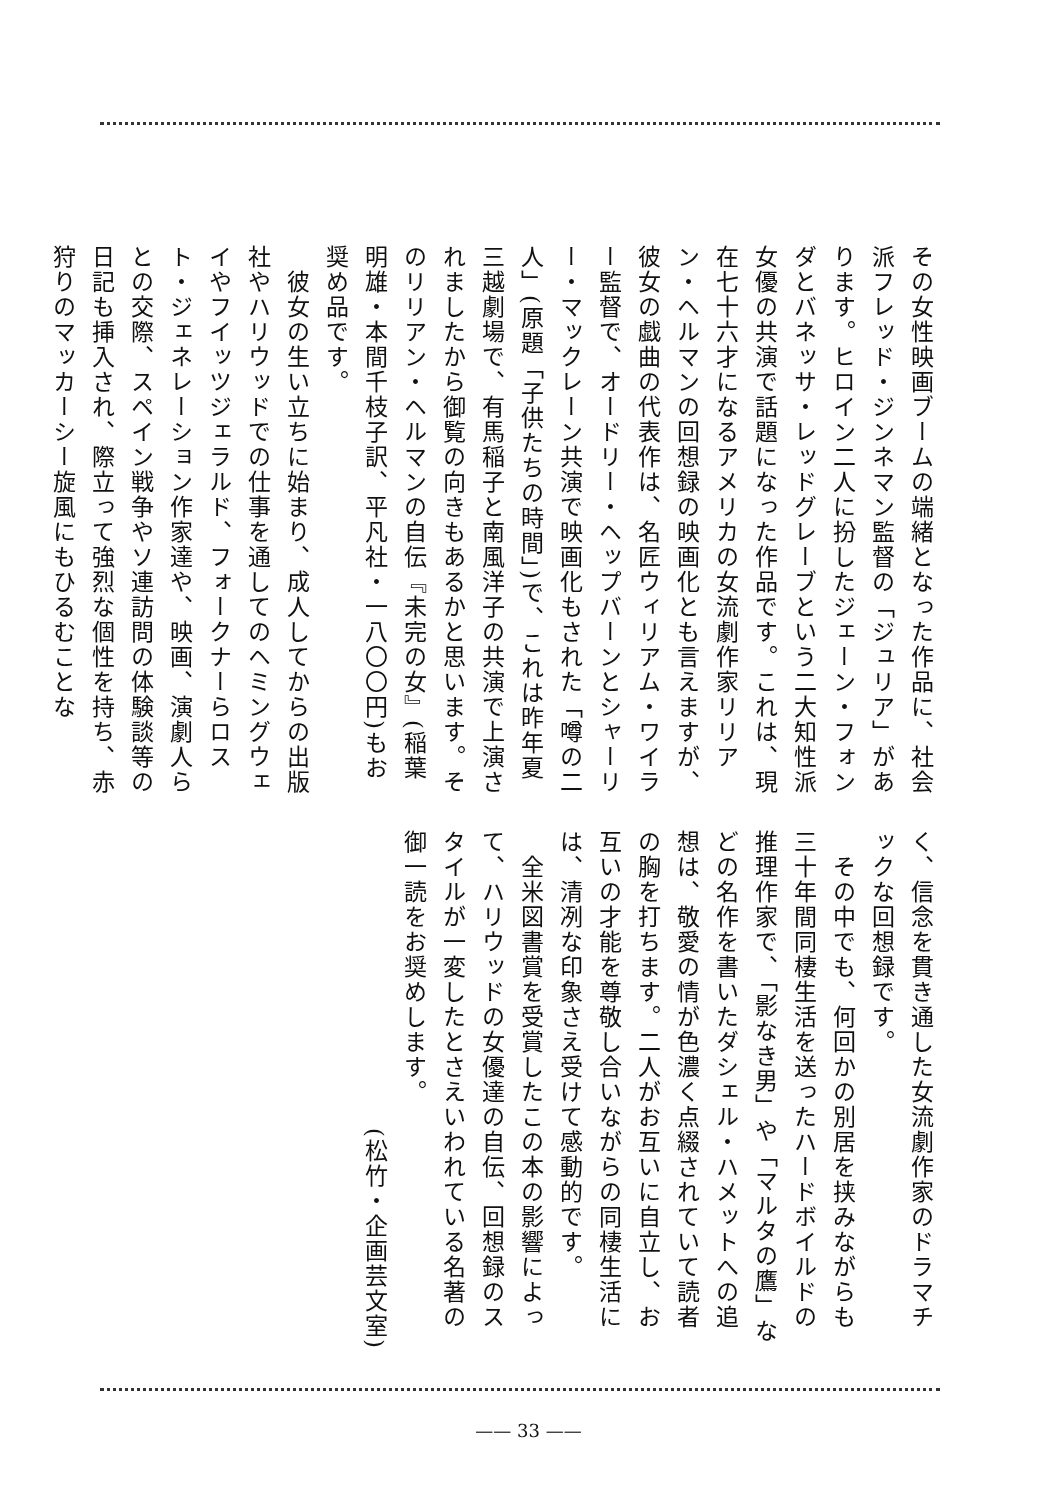その女性映画ブームの端緒となった作品に、社会派フレッド・ジンネマン監督の「ジュリア」があります。ヒロイン二人に扮したジェーン・フォンダとバネッサ・レッドグレーブという二大知性派女優の共演で話題になった作品です。これは、現在七十六才になるアメリカの女流劇作家リリアン・ヘルマンの回想録の映画化とも言えますが、彼女の戯曲の代表作は、名匠ウィリアム・ワイラー監督で、オードリー・ヘップバーンとシャーリー・マックレーン共演で映画化もされた「噂の二人」(原題「子供たちの時間」)で、これは昨年夏三越劇場で、有馬稲子と南風洋子の共演で上演されましたから御覧の向きもあるかと思います。そのリリアン・ヘルマンの自伝『未完の女』(稲葉明雄・本間千枝子訳、平凡社・一八〇〇円)もお奨め品です。
　彼女の生い立ちに始まり、成人してからの出版社やハリウッドでの仕事を通してのヘミングウェイやフイッツジェラルド、フォークナーらロスト・ジェネレーション作家達や、映画、演劇人らとの交際、スペイン戦争やソ連訪問の体験談等の日記も挿入され、際立って強烈な個性を持ち、赤狩りのマッカーシー旋風にもひるむことな
く、信念を貫き通した女流劇作家のドラマチックな回想録です。
　その中でも、何回かの別居を挟みながらも三十年間同棲生活を送ったハードボイルドの推理作家で、「影なき男」や「マルタの鷹」などの名作を書いたダシェル・ハメットへの追想は、敬愛の情が色濃く点綴されていて読者の胸を打ちます。二人がお互いに自立し、お互いの才能を尊敬し合いながらの同棲生活には、清冽な印象さえ受けて感動的です。
　全米図書賞を受賞したこの本の影響によって、ハリウッドの女優達の自伝、回想録のスタイルが一変したとさえいわれている名著の御一読をお奨めします。
(松竹・企画芸文室)
—— 33 ——